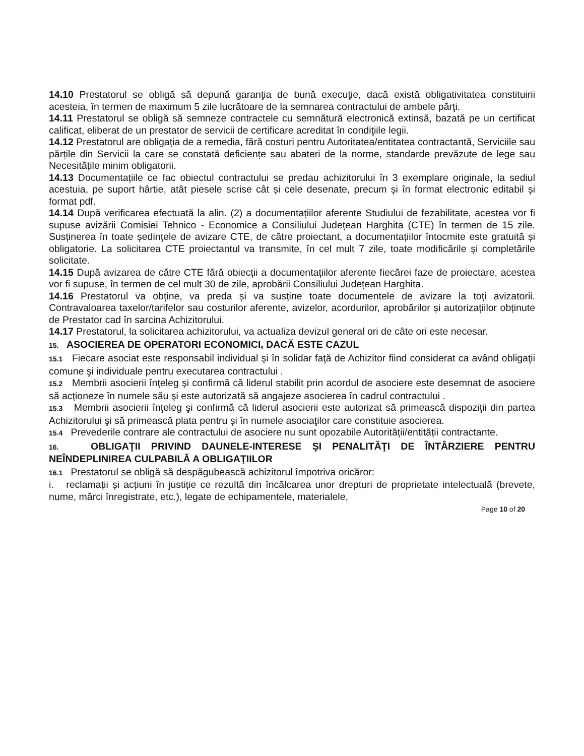14.10 Prestatorul se obligă să depună garanţia de bună execuţie, dacă există obligativitatea constituirii acesteia, în termen de maximum 5 zile lucrătoare de la semnarea contractului de ambele părţi.
14.11 Prestatorul se obligă să semneze contractele cu semnătură electronică extinsă, bazată pe un certificat calificat, eliberat de un prestator de servicii de certificare acreditat în condiţiile legii.
14.12 Prestatorul are obligația de a remedia, fără costuri pentru Autoritatea/entitatea contractantă, Serviciile sau părțile din Servicii la care se constată deficiențe sau abateri de la norme, standarde prevăzute de lege sau Necesitățile minim obligatorii.
14.13 Documentațiile ce fac obiectul contractului se predau achizitorului în 3 exemplare originale, la sediul acestuia, pe suport hârtie, atât piesele scrise cât și cele desenate, precum și în format electronic editabil și format pdf.
14.14 După verificarea efectuată la alin. (2) a documentațiilor aferente Studiului de fezabilitate, acestea vor fi supuse avizării Comisiei Tehnico - Economice a Consiliului Județean Harghita (CTE) în termen de 15 zile. Susținerea în toate ședințele de avizare CTE, de către proiectant, a documentațiilor întocmite este gratuită și obligatorie. La solicitarea CTE proiectantul va transmite, în cel mult 7 zile, toate modificările și completările solicitate.
14.15 După avizarea de către CTE fără obiecții a documentațiilor aferente fiecărei faze de proiectare, acestea vor fi supuse, în termen de cel mult 30 de zile, aprobării Consiliului Județean Harghita.
14.16 Prestatorul va obține, va preda și va susține toate documentele de avizare la toți avizatorii. Contravaloarea taxelor/tarifelor sau costurilor aferente, avizelor, acordurilor, aprobărilor și autorizațiilor obținute de Prestator cad în sarcina Achizitorului.
14.17 Prestatorul, la solicitarea achizitorului, va actualiza devizul general ori de câte ori este necesar.
15. ASOCIEREA DE OPERATORI ECONOMICI, DACĂ ESTE CAZUL
15.1 Fiecare asociat este responsabil individual şi în solidar faţă de Achizitor fiind considerat ca având obligaţii comune şi individuale pentru executarea contractului .
15.2 Membrii asocierii înţeleg şi confirmă că liderul stabilit prin acordul de asociere este desemnat de asociere să acţioneze în numele său şi este autorizată să angajeze asocierea în cadrul contractului .
15.3 Membrii asocierii înţeleg şi confirmă că liderul asocierii este autorizat să primească dispoziţii din partea Achizitorului şi să primească plata pentru şi în numele asociaţilor care constituie asocierea.
15.4 Prevederile contrare ale contractului de asociere nu sunt opozabile Autorității/entității contractante.
16. OBLIGAŢII PRIVIND DAUNELE-INTERESE ŞI PENALITĂŢI DE ÎNTÂRZIERE PENTRU NEÎNDEPLINIREA CULPABILĂ A OBLIGAŢIILOR
16.1 Prestatorul se obligă să despăgubească achizitorul împotriva oricăror:
i. reclamații și acțiuni în justiție ce rezultă din încălcarea unor drepturi de proprietate intelectuală (brevete, nume, mărci înregistrate, etc.), legate de echipamentele, materialele,
Page 10 of 20